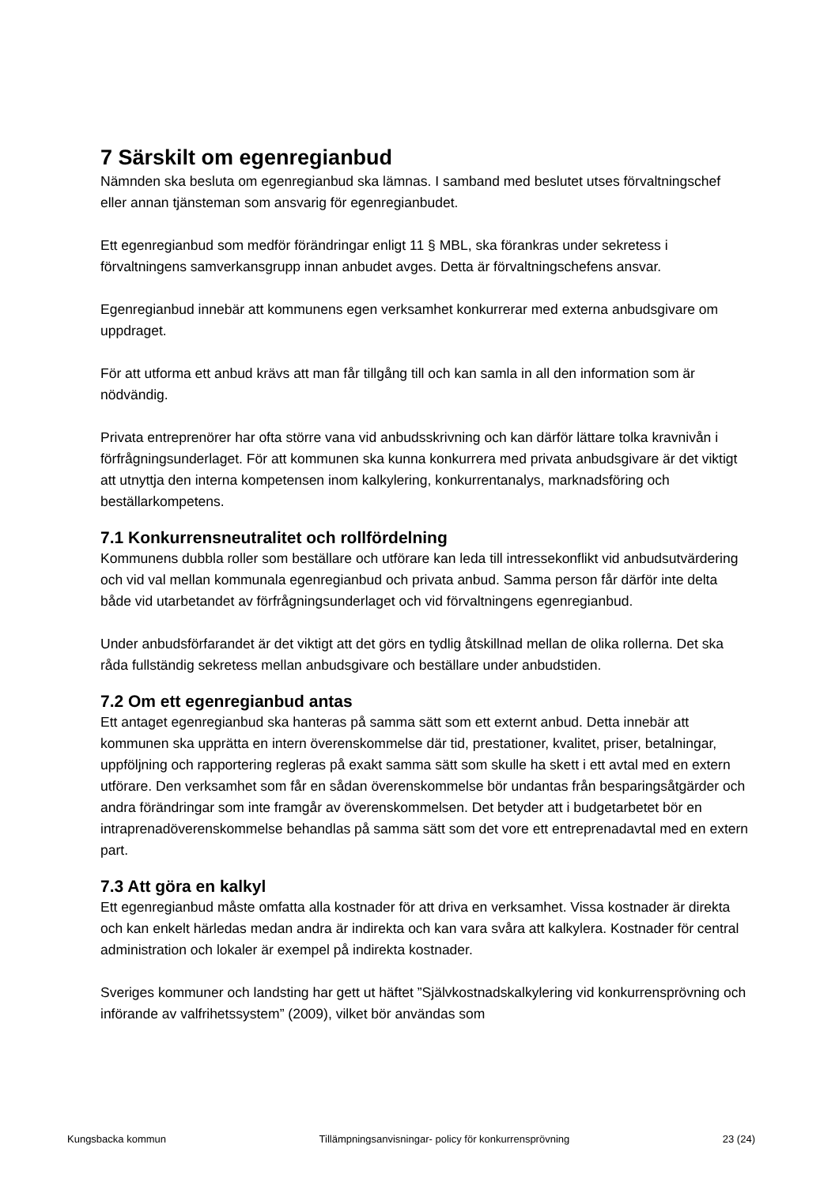7 Särskilt om egenregianbud
Nämnden ska besluta om egenregianbud ska lämnas. I samband med beslutet utses förvaltningschef eller annan tjänsteman som ansvarig för egenregianbudet.
Ett egenregianbud som medför förändringar enligt 11 § MBL, ska förankras under sekretess i förvaltningens samverkansgrupp innan anbudet avges. Detta är förvaltningschefens ansvar.
Egenregianbud innebär att kommunens egen verksamhet konkurrerar med externa anbudsgivare om uppdraget.
För att utforma ett anbud krävs att man får tillgång till och kan samla in all den information som är nödvändig.
Privata entreprenörer har ofta större vana vid anbudsskrivning och kan därför lättare tolka kravnivån i förfrågningsunderlaget. För att kommunen ska kunna konkurrera med privata anbudsgivare är det viktigt att utnyttja den interna kompetensen inom kalkylering, konkurrentanalys, marknadsföring och beställarkompetens.
7.1 Konkurrensneutralitet och rollfördelning
Kommunens dubbla roller som beställare och utförare kan leda till intressekonflikt vid anbudsutvärdering och vid val mellan kommunala egenregianbud och privata anbud. Samma person får därför inte delta både vid utarbetandet av förfrågningsunderlaget och vid förvaltningens egenregianbud.
Under anbudsförfarandet är det viktigt att det görs en tydlig åtskillnad mellan de olika rollerna. Det ska råda fullständig sekretess mellan anbudsgivare och beställare under anbudstiden.
7.2 Om ett egenregianbud antas
Ett antaget egenregianbud ska hanteras på samma sätt som ett externt anbud. Detta innebär att kommunen ska upprätta en intern överenskommelse där tid, prestationer, kvalitet, priser, betalningar, uppföljning och rapportering regleras på exakt samma sätt som skulle ha skett i ett avtal med en extern utförare. Den verksamhet som får en sådan överenskommelse bör undantas från besparingsåtgärder och andra förändringar som inte framgår av överenskommelsen. Det betyder att i budgetarbetet bör en intraprenadöverenskommelse behandlas på samma sätt som det vore ett entreprenadavtal med en extern part.
7.3 Att göra en kalkyl
Ett egenregianbud måste omfatta alla kostnader för att driva en verksamhet. Vissa kostnader är direkta och kan enkelt härledas medan andra är indirekta och kan vara svåra att kalkylera. Kostnader för central administration och lokaler är exempel på indirekta kostnader.
Sveriges kommuner och landsting har gett ut häftet ”Självkostnadskalkylering vid konkurrensprövning och införande av valfrihetssystem” (2009), vilket bör användas som
Kungsbacka kommun Tillämpningsanvisningar- policy för konkurrensprövning 23 (24)